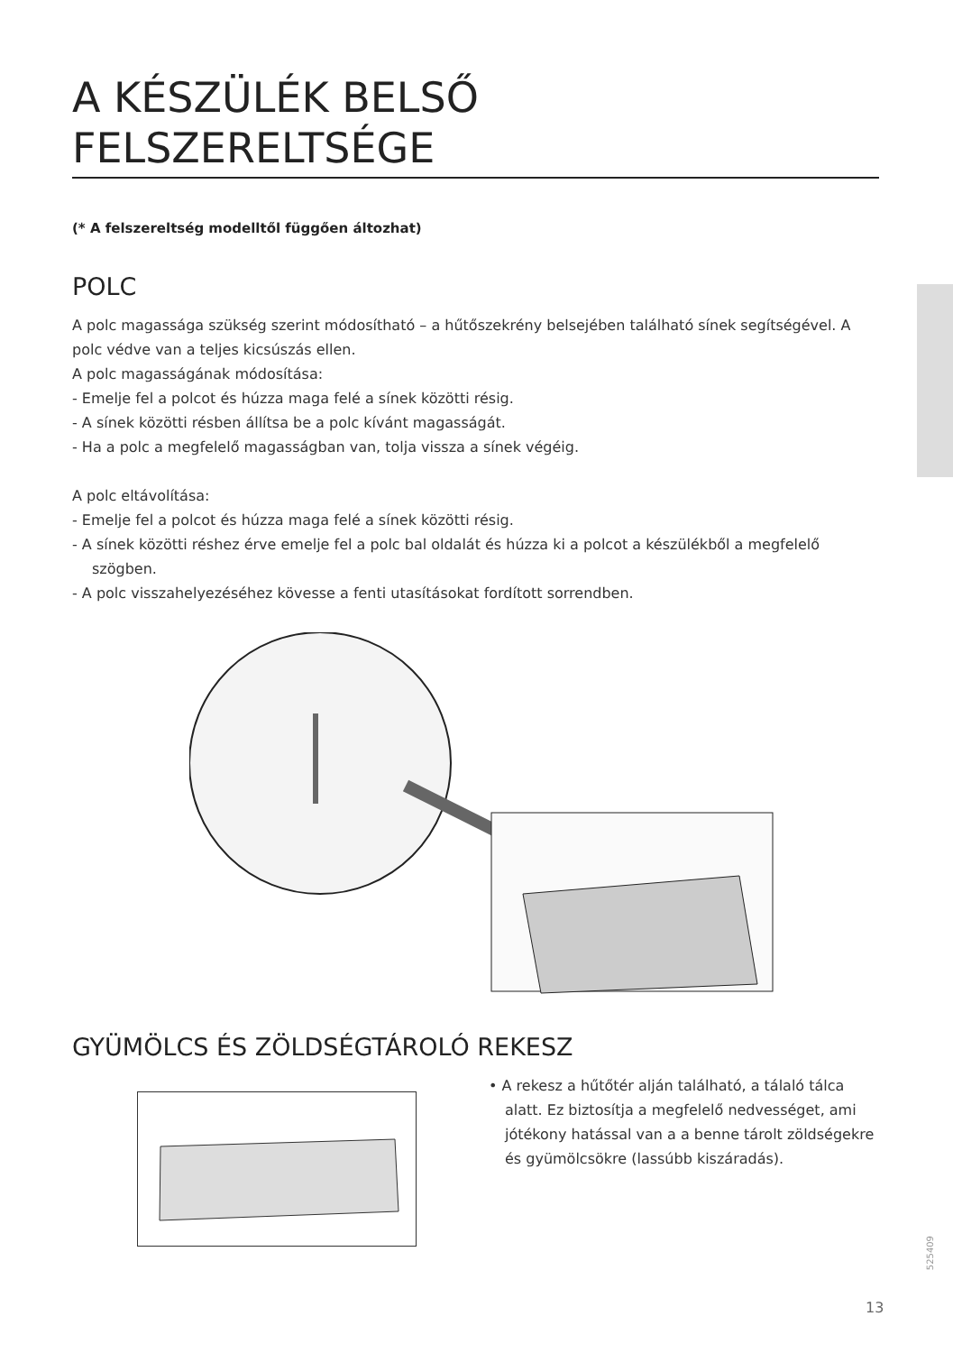A KÉSZÜLÉK BELSŐ
FELSZERELTSÉGE
(* A felszereltség modelltől függően áltozhat)
POLC
A polc magassága szükség szerint módosítható – a hűtőszekrény belsejében található sínek segítségével. A polc védve van a teljes kicsúszás ellen.
A polc magasságának módosítása:
- Emelje fel a polcot és húzza maga felé a sínek közötti résig.
- A sínek közötti résben állítsa be a polc kívánt magasságát.
- Ha a polc a megfelelő magasságban van, tolja vissza a sínek végéig.
A polc eltávolítása:
- Emelje fel a polcot és húzza maga felé a sínek közötti résig.
- A sínek közötti réshez érve emelje fel a polc bal oldalát és húzza ki a polcot a készülékből a megfelelő szögben.
- A polc visszahelyezéséhez kövesse a fenti utasításokat fordított sorrendben.
GYÜMÖLCS ÉS ZÖLDSÉGTÁROLÓ REKESZ
• A rekesz a hűtőtér alján található, a tálaló tálca alatt. Ez biztosítja a megfelelő nedvességet, ami jótékony hatással van a a benne tárolt zöldségekre és gyümölcsökre (lassúbb kiszáradás).
525409
13